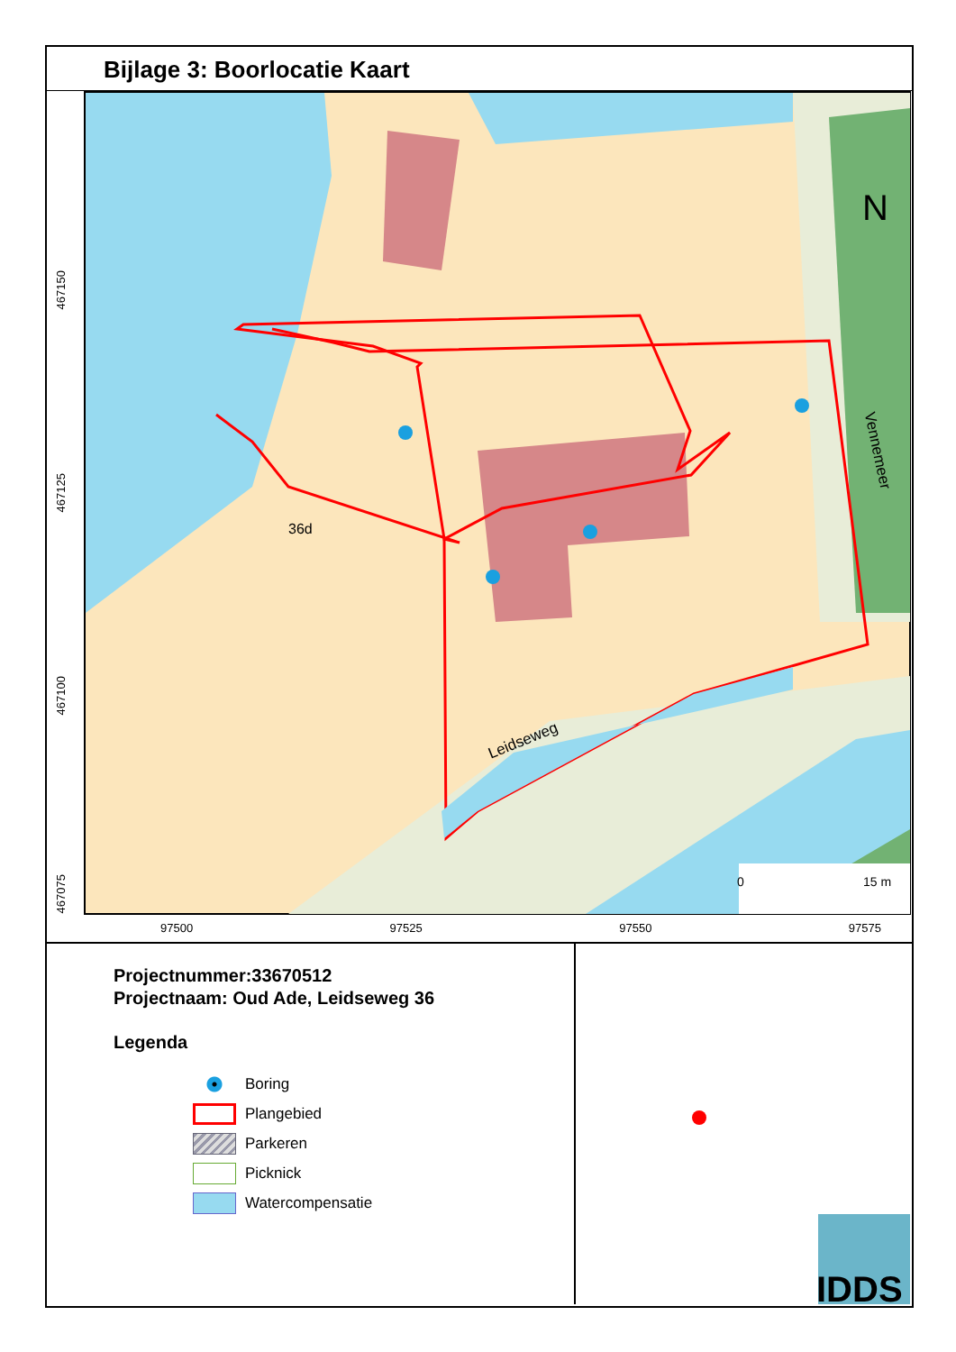Bijlage 3: Boorlocatie Kaart
36d
Leidseweg
Vennemeer
N
0 15 m
97500 97525 97550 97575
467150
467125
467100
467075
Projectnummer:33670512
Projectnaam: Oud Ade, Leidseweg 36
Legenda
Boring
Plangebied
Parkeren
Picknick
Watercompensatie
IDDS